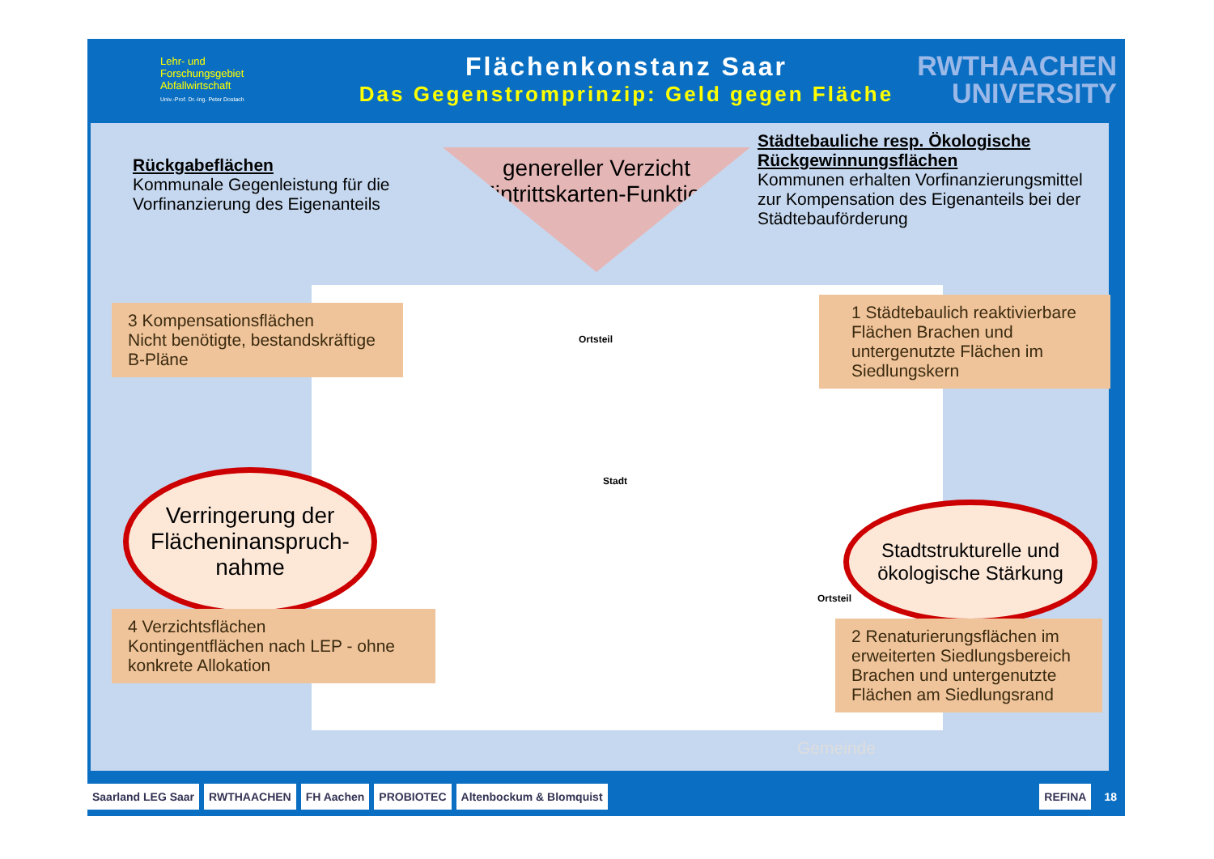Lehr- und
Forschungsgebiet
Abfallwirtschaft
Univ.-Prof. Dr.-Ing. Peter Dostach
Flächenkonstanz Saar
Das Gegenstromprinzip: Geld gegen Fläche
RWTHAACHEN
UNIVERSITY
Ortsteil
Stadt
Ortsteil
Gemeinde
Rückgabeflächen
Kommunale Gegenleistung für die Vorfinanzierung des Eigenanteils
genereller Verzicht (Eintrittskarten-Funktion)
Städtebauliche resp. Ökologische Rückgewinnungsflächen
Kommunen erhalten Vorfinanzierungsmittel zur Kompensation des Eigenanteils bei der Städtebauförderung
3 Kompensationsflächen
Nicht benötigte, bestandskräftige B-Pläne
1 Städtebaulich reaktivierbare Flächen Brachen und untergenutzte Flächen im Siedlungskern
Verringerung der Flächeninanspruch-nahme
Stadtstrukturelle und ökologische Stärkung
4 Verzichtsflächen
Kontingentflächen nach LEP - ohne konkrete Allokation
2 Renaturierungsflächen im erweiterten Siedlungsbereich Brachen und untergenutzte Flächen am Siedlungsrand
Saarland LEG Saar RWTHAACHEN FH Aachen PROBIOTEC Altenbockum & Blomquist REFINA 18